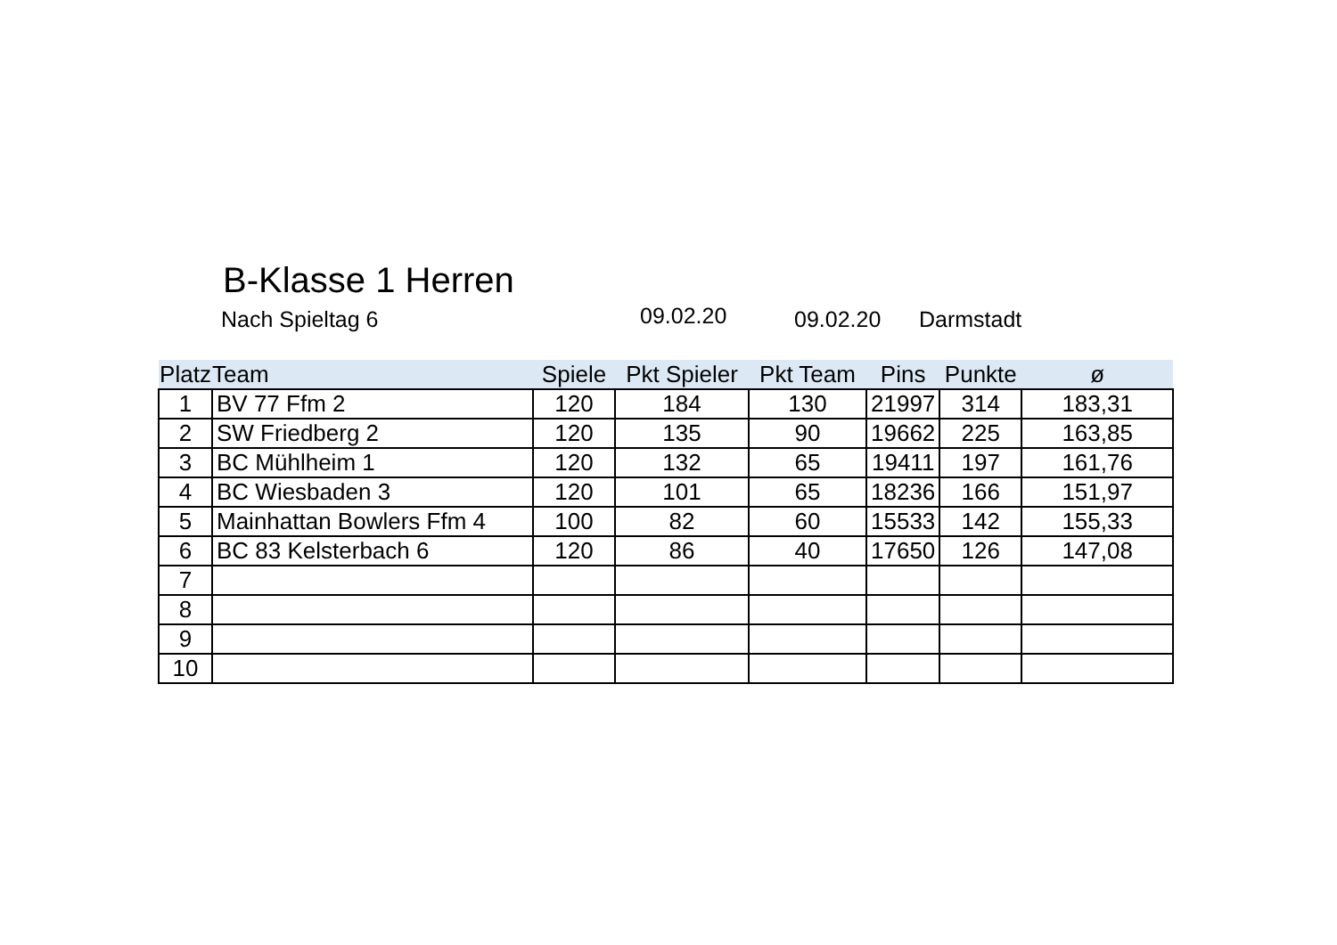B-Klasse 1 Herren
Nach Spieltag 6 09.02.20 09.02.20 Darmstadt
| Platz | Team | Spiele | Pkt Spieler | Pkt Team | Pins | Punkte | ø |
| --- | --- | --- | --- | --- | --- | --- | --- |
| 1 | BV 77 Ffm 2 | 120 | 184 | 130 | 21997 | 314 | 183,31 |
| 2 | SW Friedberg 2 | 120 | 135 | 90 | 19662 | 225 | 163,85 |
| 3 | BC Mühlheim 1 | 120 | 132 | 65 | 19411 | 197 | 161,76 |
| 4 | BC Wiesbaden 3 | 120 | 101 | 65 | 18236 | 166 | 151,97 |
| 5 | Mainhattan Bowlers Ffm 4 | 100 | 82 | 60 | 15533 | 142 | 155,33 |
| 6 | BC 83 Kelsterbach 6 | 120 | 86 | 40 | 17650 | 126 | 147,08 |
| 7 | | | | | | | |
| 8 | | | | | | | |
| 9 | | | | | | | |
| 10 | | | | | | | |